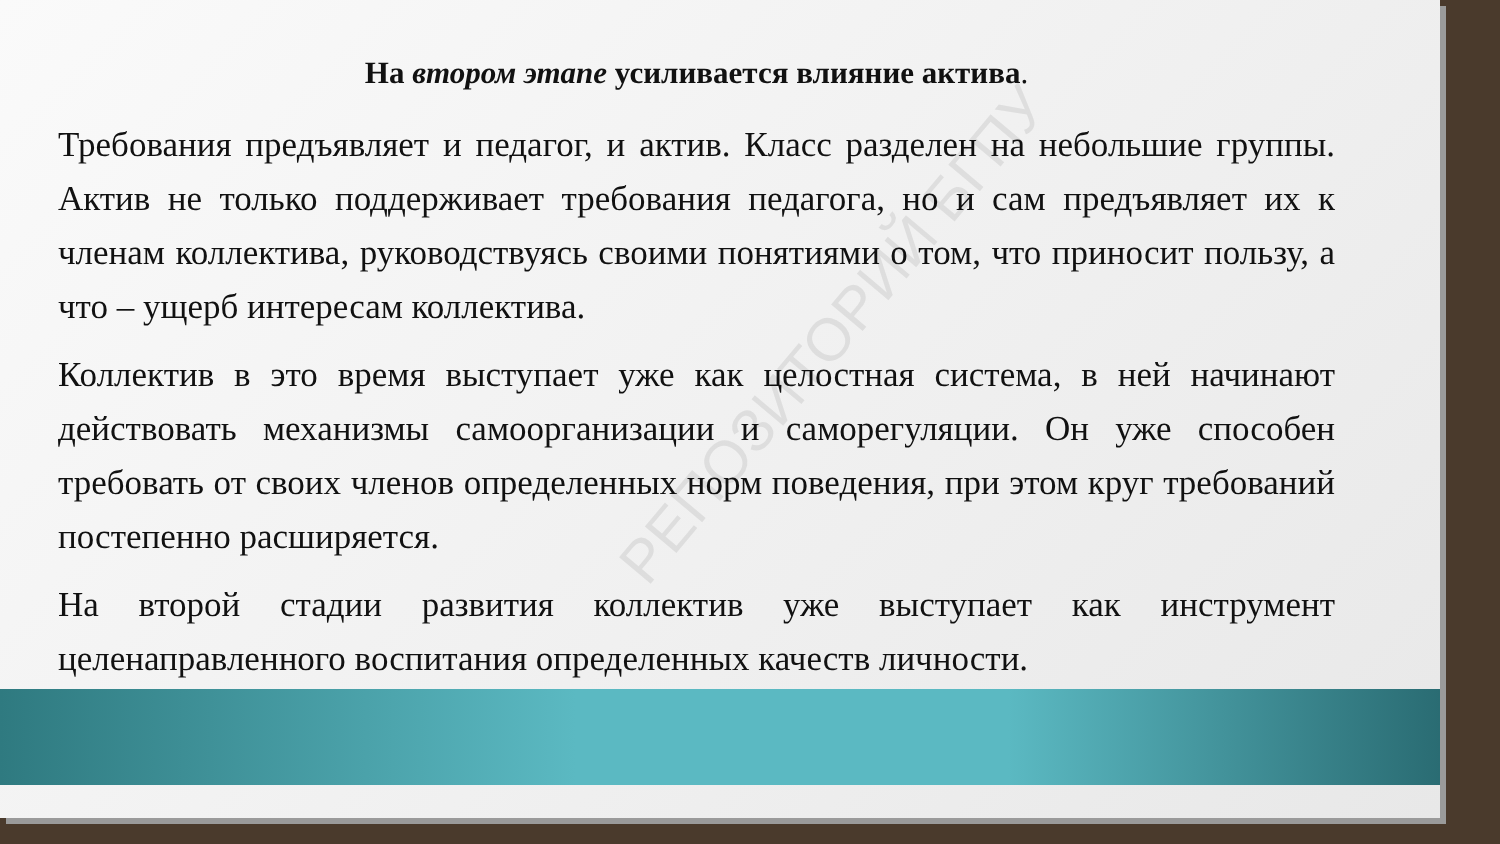На втором этапе усиливается влияние актива.
Требования предъявляет и педагог, и актив. Класс разделен на небольшие группы. Актив не только поддерживает требования педагога, но и сам предъявляет их к членам коллектива, руководствуясь своими понятиями о том, что приносит пользу, а что – ущерб интересам коллектива.
Коллектив в это время выступает уже как целостная система, в ней начинают действовать механизмы самоорганизации и саморегуляции. Он уже способен требовать от своих членов определенных норм поведения, при этом круг требований постепенно расширяется.
На второй стадии развития коллектив уже выступает как инструмент целенаправленного воспитания определенных качеств личности.
РЕПОЗИТОРИЙ БГПУ